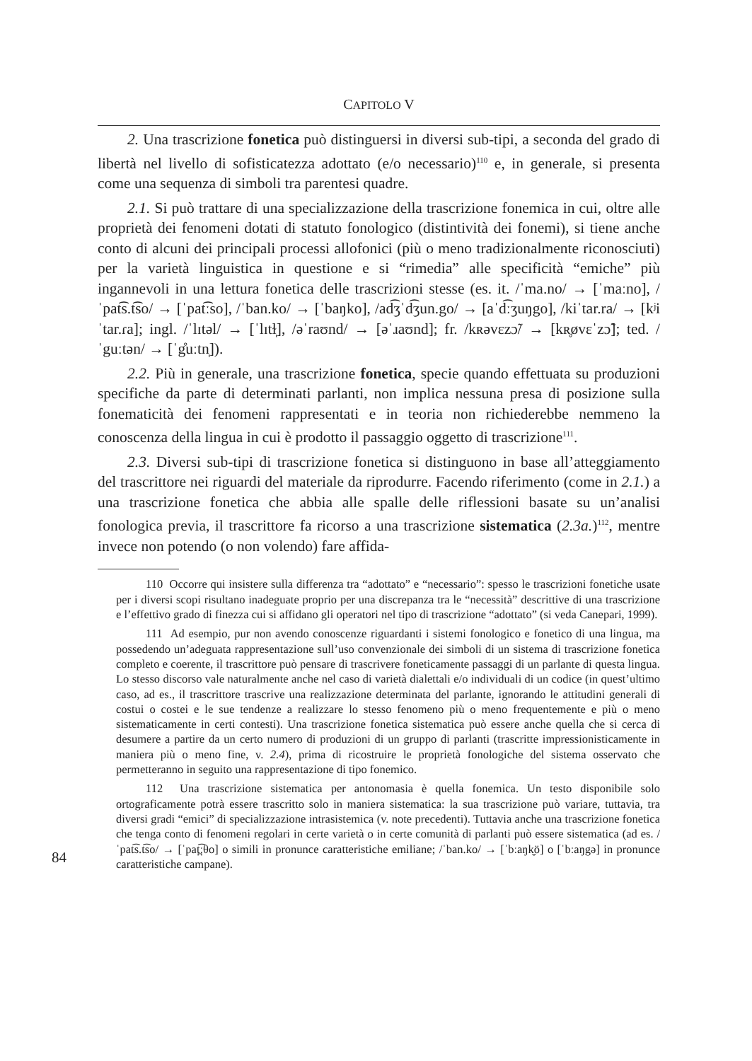CAPITOLO V
2. Una trascrizione fonetica può distinguersi in diversi sub-tipi, a seconda del grado di libertà nel livello di sofisticatezza adottato (e/o necessario)<sup>110</sup> e, in generale, si presenta come una sequenza di simboli tra parentesi quadre.
2.1. Si può trattare di una specializzazione della trascrizione fonemica in cui, oltre alle proprietà dei fenomeni dotati di statuto fonologico (distintività dei fonemi), si tiene anche conto di alcuni dei principali processi allofonici (più o meno tradizionalmente riconosciuti) per la varietà linguistica in questione e si “rimedia” alle specificità “emiche” più ingannevoli in una lettura fonetica delle trascrizioni stesse (es. it. /ˈma.no/ → [ˈmaːno], /ˈpat͡s.t͡so/ → [ˈpat͡ːso], /ˈban.ko/ → [ˈbaŋko], /ad͡ʒˈd͡ʒun.go/ → [aˈd͡ːʒuŋgo], /kiˈtar.ra/ → [kʲiˈtar.ɾa]; ingl. /ˈlɪtəl/ → [ˈlɪtɫ̩], /əˈraʊnd/ → [əˈɹaʊnd]; fr. /kʀəvɛzɔ̃/ → [kʀ̥øvɛˈzɔ̃]; ted. /ˈguːtən/ → [ˈg̊uːtn̩]).
2.2. Più in generale, una trascrizione fonetica, specie quando effettuata su produzioni specifiche da parte di determinati parlanti, non implica nessuna presa di posizione sulla fonematicità dei fenomeni rappresentati e in teoria non richiederebbe nemmeno la conoscenza della lingua in cui è prodotto il passaggio oggetto di trascrizione<sup>111</sup>.
2.3. Diversi sub-tipi di trascrizione fonetica si distinguono in base all’atteggiamento del trascrittore nei riguardi del materiale da riprodurre. Facendo riferimento (come in 2.1.) a una trascrizione fonetica che abbia alle spalle delle riflessioni basate su un’analisi fonologica previa, il trascrittore fa ricorso a una trascrizione sistematica (2.3a.)<sup>112</sup>, mentre invece non potendo (o non volendo) fare affida-
110 Occorre qui insistere sulla differenza tra “adottato” e “necessario”: spesso le trascrizioni fonetiche usate per i diversi scopi risultano inadeguate proprio per una discrepanza tra le “necessità” descrittive di una trascrizione e l’effettivo grado di finezza cui si affidano gli operatori nel tipo di trascrizione “adottato” (si veda Canepari, 1999).
111 Ad esempio, pur non avendo conoscenze riguardanti i sistemi fonologico e fonetico di una lingua, ma possedendo un’adeguata rappresentazione sull’uso convenzionale dei simboli di un sistema di trascrizione fonetica completo e coerente, il trascrittore può pensare di trascrivere foneticamente passaggi di un parlante di questa lingua. Lo stesso discorso vale naturalmente anche nel caso di varietà dialettali e/o individuali di un codice (in quest’ultimo caso, ad es., il trascrittore trascrive una realizzazione determinata del parlante, ignorando le attitudini generali di costui o costei e le sue tendenze a realizzare lo stesso fenomeno più o meno frequentemente e più o meno sistematicamente in certi contesti). Una trascrizione fonetica sistematica può essere anche quella che si cerca di desumere a partire da un certo numero di produzioni di un gruppo di parlanti (trascritte impressionisticamente in maniera più o meno fine, v. 2.4), prima di ricostruire le proprietà fonologiche del sistema osservato che permetteranno in seguito una rappresentazione di tipo fonemico.
112 Una trascrizione sistematica per antonomasia è quella fonemica. Un testo disponibile solo ortograficamente potrà essere trascritto solo in maniera sistematica: la sua trascrizione può variare, tuttavia, tra diversi gradi “emici” di specializzazione intrasistemica (v. note precedenti). Tuttavia anche una trascrizione fonetica che tenga conto di fenomeni regolari in certe varietà o in certe comunità di parlanti può essere sistematica (ad es. /ˈpat͡s.t͡so/ → [ˈpat̪͡ːθo] o simili in pronunce caratteristiche emiliane; /ˈban.ko/ → [ˈbːaŋk̬ö] o [ˈbːaŋgə] in pronunce caratteristiche campane).
84